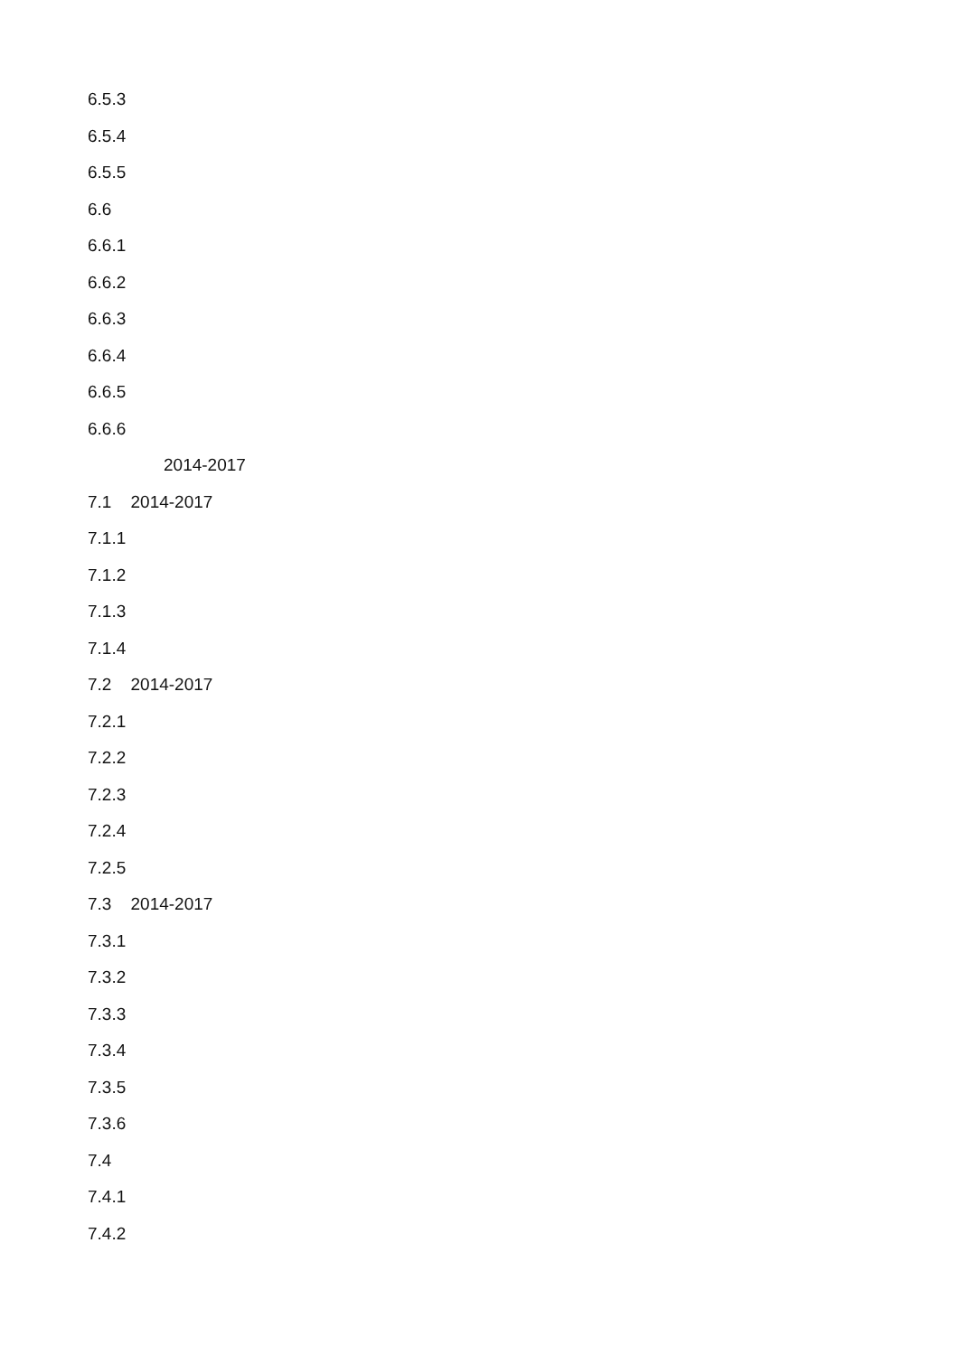6.5.3
6.5.4
6.5.5
6.6
6.6.1
6.6.2
6.6.3
6.6.4
6.6.5
6.6.6
2014-2017
7.1 2014-2017
7.1.1
7.1.2
7.1.3
7.1.4
7.2 2014-2017
7.2.1
7.2.2
7.2.3
7.2.4
7.2.5
7.3 2014-2017
7.3.1
7.3.2
7.3.3
7.3.4
7.3.5
7.3.6
7.4
7.4.1
7.4.2